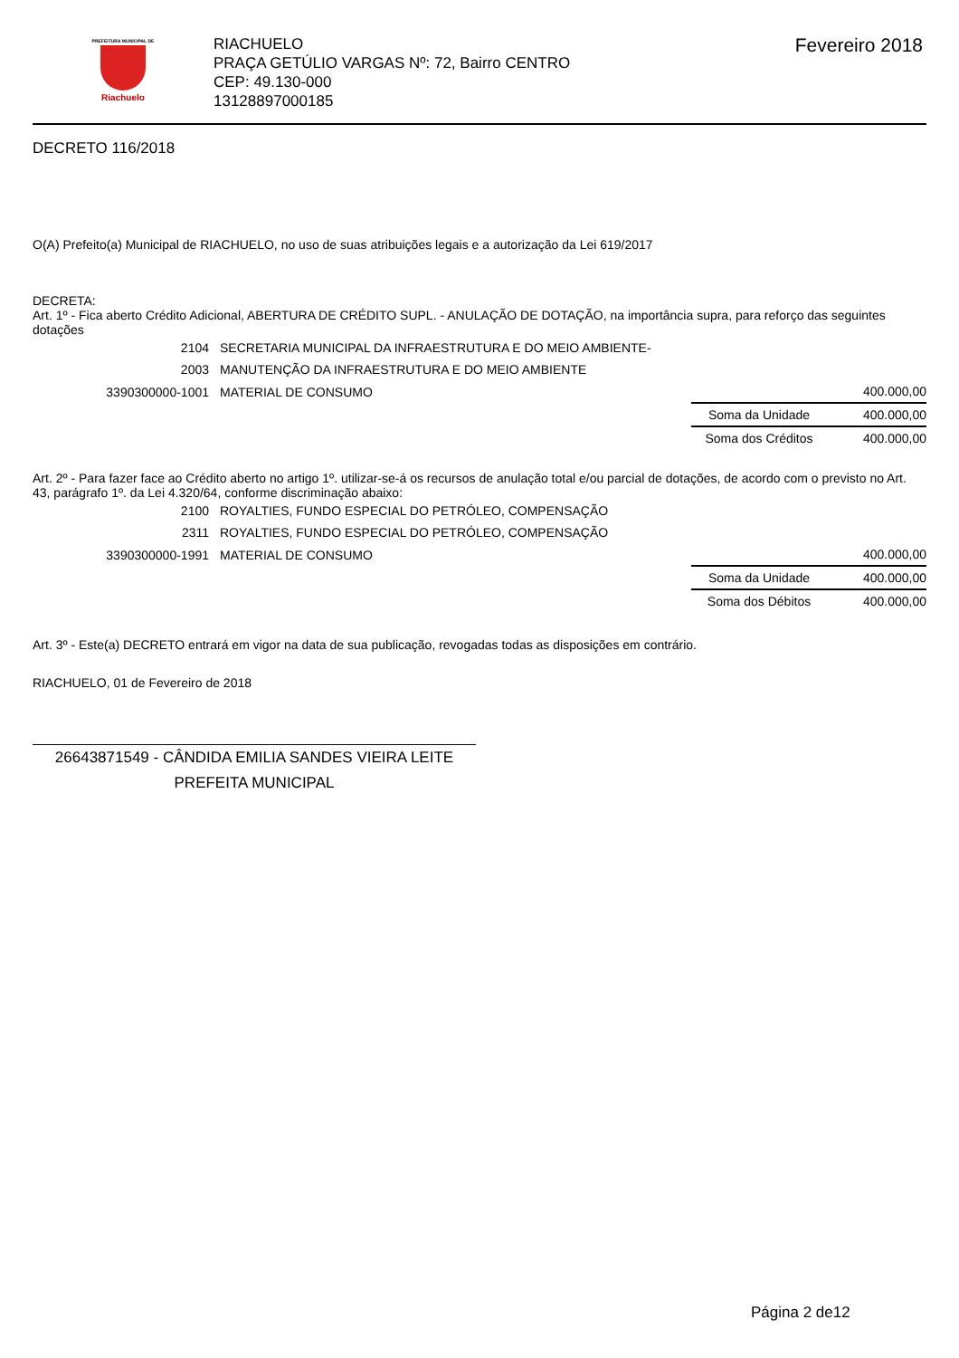PREFEITURA MUNICIPAL DE
Riachuelo
RIACHUELO
PRAÇA GETÚLIO VARGAS Nº: 72, Bairro CENTRO
CEP: 49.130-000
13128897000185
Fevereiro 2018
DECRETO 116/2018
O(A) Prefeito(a) Municipal de RIACHUELO, no uso de suas atribuições legais e a autorização da Lei 619/2017
DECRETA:
Art. 1º - Fica aberto Crédito Adicional, ABERTURA DE CRÉDITO SUPL. - ANULAÇÃO DE DOTAÇÃO, na importância supra, para reforço das seguintes dotações
| 2104 | SECRETARIA MUNICIPAL DA INFRAESTRUTURA E DO MEIO AMBIENTE- | | |
| 2003 | MANUTENÇÃO DA INFRAESTRUTURA E DO MEIO AMBIENTE | | |
| 3390300000-1001 | MATERIAL DE CONSUMO | | 400.000,00 |
| | | Soma da Unidade | 400.000,00 |
| | | Soma dos Créditos | 400.000,00 |
Art. 2º - Para fazer face ao Crédito aberto no artigo 1º. utilizar-se-á os recursos de anulação total e/ou parcial de dotações, de acordo com o previsto no Art. 43, parágrafo 1º. da Lei 4.320/64, conforme discriminação abaixo:
| 2100 | ROYALTIES, FUNDO ESPECIAL DO PETRÓLEO, COMPENSAÇÃO | | |
| 2311 | ROYALTIES, FUNDO ESPECIAL DO PETRÓLEO, COMPENSAÇÃO | | |
| 3390300000-1991 | MATERIAL DE CONSUMO | | 400.000,00 |
| | | Soma da Unidade | 400.000,00 |
| | | Soma dos Débitos | 400.000,00 |
Art. 3º - Este(a) DECRETO entrará em vigor na data de sua publicação, revogadas todas as disposições em contrário.
RIACHUELO, 01 de Fevereiro de 2018
26643871549 - CÂNDIDA EMILIA SANDES VIEIRA LEITE
PREFEITA MUNICIPAL
Página 2 de12